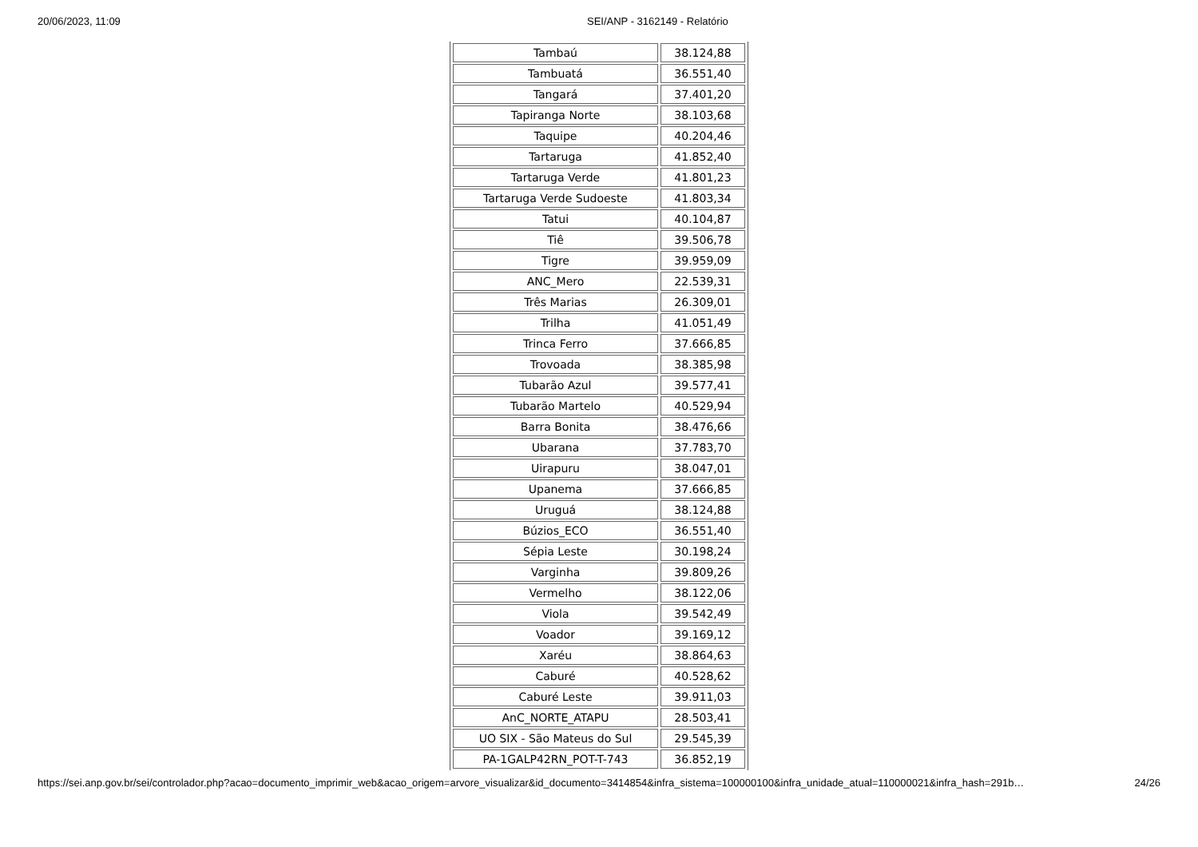20/06/2023, 11:09 SEI/ANP - 3162149 - Relatório
| Tambaú | 38.124,88 |
| Tambuatá | 36.551,40 |
| Tangará | 37.401,20 |
| Tapiranga Norte | 38.103,68 |
| Taquipe | 40.204,46 |
| Tartaruga | 41.852,40 |
| Tartaruga Verde | 41.801,23 |
| Tartaruga Verde Sudoeste | 41.803,34 |
| Tatui | 40.104,87 |
| Tiê | 39.506,78 |
| Tigre | 39.959,09 |
| ANC_Mero | 22.539,31 |
| Três Marias | 26.309,01 |
| Trilha | 41.051,49 |
| Trinca Ferro | 37.666,85 |
| Trovoada | 38.385,98 |
| Tubarão Azul | 39.577,41 |
| Tubarão Martelo | 40.529,94 |
| Barra Bonita | 38.476,66 |
| Ubarana | 37.783,70 |
| Uirapuru | 38.047,01 |
| Upanema | 37.666,85 |
| Uruguá | 38.124,88 |
| Búzios_ECO | 36.551,40 |
| Sépia Leste | 30.198,24 |
| Varginha | 39.809,26 |
| Vermelho | 38.122,06 |
| Viola | 39.542,49 |
| Voador | 39.169,12 |
| Xaréu | 38.864,63 |
| Caburé | 40.528,62 |
| Caburé Leste | 39.911,03 |
| AnC_NORTE_ATAPU | 28.503,41 |
| UO SIX - São Mateus do Sul | 29.545,39 |
| PA-1GALP42RN_POT-T-743 | 36.852,19 |
https://sei.anp.gov.br/sei/controlador.php?acao=documento_imprimir_web&acao_origem=arvore_visualizar&id_documento=3414854&infra_sistema=100000100&infra_unidade_atual=110000021&infra_hash=291b… 24/26